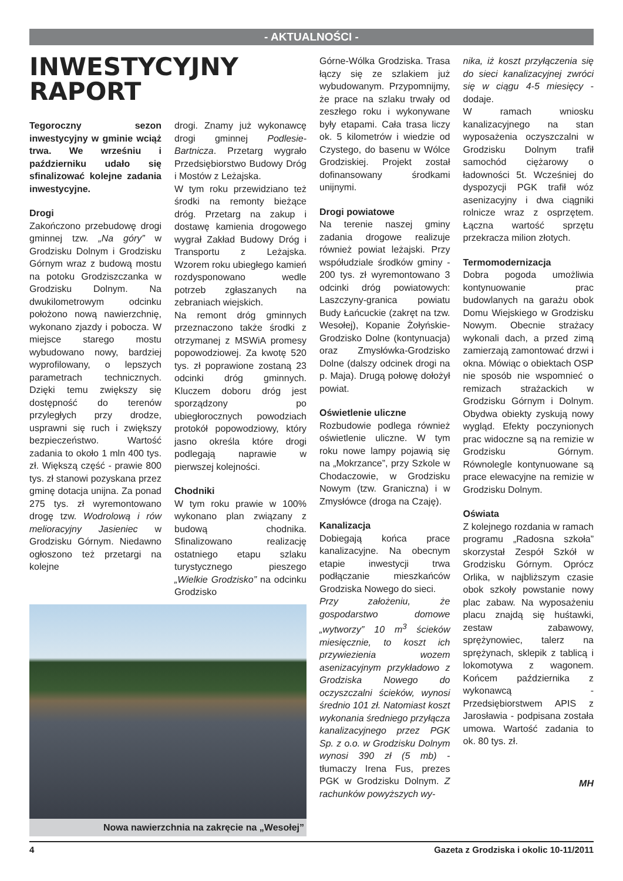- AKTUALNOŚCI -
INWESTYCYJNY
RAPORT
Tegoroczny sezon inwestycyjny w gminie wciąż trwa. We wrześniu i październiku udało się sfinalizować kolejne zadania inwestycyjne.
Drogi
Zakończono przebudowę drogi gminnej tzw. „Na góry” w Grodzisku Dolnym i Grodzisku Górnym wraz z budową mostu na potoku Grodziszczanka w Grodzisku Dolnym. Na dwukilometrowym odcinku położono nową nawierzchnię, wykonano zjazdy i pobocza. W miejsce starego mostu wybudowano nowy, bardziej wyprofilowany, o lepszych parametrach technicznych. Dzięki temu zwiększy się dostępność do terenów przyległych przy drodze, usprawni się ruch i zwiększy bezpieczeństwo. Wartość zadania to około 1 mln 400 tys. zł. Większą część - prawie 800 tys. zł stanowi pozyskana przez gminę dotacja unijna. Za ponad 275 tys. zł wyremontowano drogę tzw. Wodrolową i rów melioracyjny Jasieniec w Grodzisku Górnym. Niedawno ogłoszono też przetargi na kolejne
drogi. Znamy już wykonawcę drogi gminnej Podlesie-Bartnicza. Przetarg wygrało Przedsiębiorstwo Budowy Dróg i Mostów z Leżajska.
W tym roku przewidziano też środki na remonty bieżące dróg. Przetarg na zakup i dostawę kamienia drogowego wygrał Zakład Budowy Dróg i Transportu z Leżajska. Wzorem roku ubiegłego kamień rozdysponowano wedle potrzeb zgłaszanych na zebraniach wiejskich.
Na remont dróg gminnych przeznaczono także środki z otrzymanej z MSWiA promesy popowodziowej. Za kwotę 520 tys. zł poprawione zostaną 23 odcinki dróg gminnych. Kluczem doboru dróg jest sporządzony po ubiegłorocznych powodziach protokół popowodziowy, który jasno określa które drogi podlegają naprawie w pierwszej kolejności.
Chodniki
W tym roku prawie w 100% wykonano plan związany z budową chodnika. Sfinalizowano realizację ostatniego etapu szlaku turystycznego pieszego „Wielkie Grodzisko” na odcinku Grodzisko
Nowa nawierzchnia na zakręcie na „Wesołej”
Górne-Wólka Grodziska. Trasa łączy się ze szlakiem już wybudowanym. Przypomnijmy, że prace na szlaku trwały od zeszłego roku i wykonywane były etapami. Cała trasa liczy ok. 5 kilometrów i wiedzie od Czystego, do basenu w Wólce Grodziskiej. Projekt został dofinansowany środkami unijnymi.
Drogi powiatowe
Na terenie naszej gminy zadania drogowe realizuje również powiat leżajski. Przy współudziale środków gminy - 200 tys. zł wyremontowano 3 odcinki dróg powiatowych: Laszczyny-granica powiatu Budy Łańcuckie (zakręt na tzw. Wesołej), Kopanie Żołyńskie-Grodzisko Dolne (kontynuacja) oraz Zmysłówka-Grodzisko Dolne (dalszy odcinek drogi na p. Maja). Drugą połowę dołożył powiat.
Oświetlenie uliczne
Rozbudowie podlega również oświetlenie uliczne. W tym roku nowe lampy pojawią się na „Mokrzance”, przy Szkole w Chodaczowie, w Grodzisku Nowym (tzw. Graniczna) i w Zmysłówce (droga na Czaję).
Kanalizacja
Dobiegają końca prace kanalizacyjne. Na obecnym etapie inwestycji trwa podłączanie mieszkańców Grodziska Nowego do sieci.
Przy założeniu, że gospodarstwo domowe „wytworzy” 10 m<sup>3</sup> ścieków miesięcznie, to koszt ich przywiezienia wozem asenizacyjnym przykładowo z Grodziska Nowego do oczyszczalni ścieków, wynosi średnio 101 zł. Natomiast koszt wykonania średniego przyłącza kanalizacyjnego przez PGK Sp. z o.o. w Grodzisku Dolnym wynosi 390 zł (5 mb) - tłumaczy Irena Fus, prezes PGK w Grodzisku Dolnym. Z rachunków powyższych wy-
nika, iż koszt przyłączenia się do sieci kanalizacyjnej zwróci się w ciągu 4-5 miesięcy - dodaje.
W ramach wniosku kanalizacyjnego na stan wyposażenia oczyszczalni w Grodzisku Dolnym trafił samochód ciężarowy o ładowności 5t. Wcześniej do dyspozycji PGK trafił wóz asenizacyjny i dwa ciągniki rolnicze wraz z osprzętem. Łączna wartość sprzętu przekracza milion złotych.
Termomodernizacja
Dobra pogoda umożliwia kontynuowanie prac budowlanych na garażu obok Domu Wiejskiego w Grodzisku Nowym. Obecnie strażacy wykonali dach, a przed zimą zamierzają zamontować drzwi i okna. Mówiąc o obiektach OSP nie sposób nie wspomnieć o remizach strażackich w Grodzisku Górnym i Dolnym. Obydwa obiekty zyskują nowy wygląd. Efekty poczynionych prac widoczne są na remizie w Grodzisku Górnym. Równolegle kontynuowane są prace elewacyjne na remizie w Grodzisku Dolnym.
Oświata
Z kolejnego rozdania w ramach programu „Radosna szkoła” skorzystał Zespół Szkół w Grodzisku Górnym. Oprócz Orlika, w najbliższym czasie obok szkoły powstanie nowy plac zabaw. Na wyposażeniu placu znajdą się huśtawki, zestaw zabawowy, sprężynowiec, talerz na sprężynach, sklepik z tablicą i lokomotywa z wagonem. Końcem października z wykonawcą - Przedsiębiorstwem APIS z Jarosławia - podpisana została umowa. Wartość zadania to ok. 80 tys. zł.
MH
4 Gazeta z Grodziska i okolic 10-11/2011